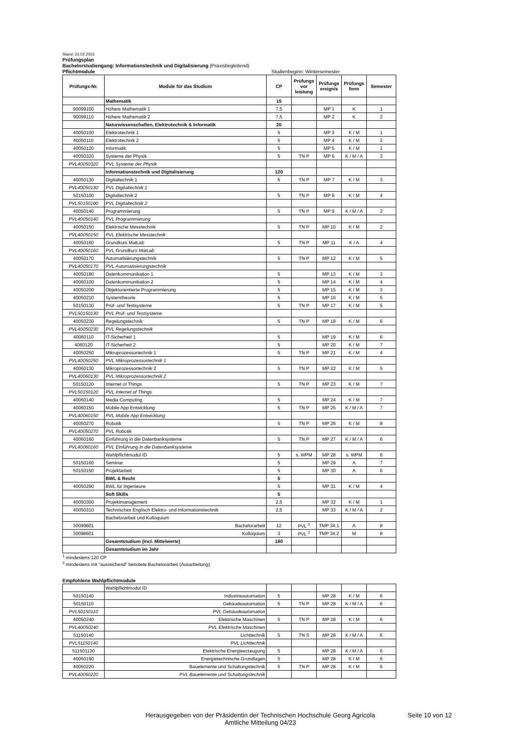Stand: 23.02.2023
Prüfungsplan
Bachelorstudiengang: Informationstechnik und Digitalisierung (Praxisbegleitend)
Pflichtmodule Studienbeginn: Wintersemester
| Prüfungs-Nr. | Module für das Studium | CP | Prüfungs vor leistung | Prüfungs ereignis | Prüfungs form | Semester |
| --- | --- | --- | --- | --- | --- | --- |
| | Mathematik | 15 | | | | |
| 90099100 | Höhere Mathematik 1 | 7,5 | | MP 1 | K | 1 |
| 90099110 | Höhere Mathematik 2 | 7,5 | | MP 2 | K | 2 |
| | Naturwissenschaften, Elektrotechnik & Informatik | 20 | | | | |
| 40050100 | Elektrotechnik 1 | 5 | | MP 3 | K / M | 1 |
| 40050110 | Elektrotechnik 2 | 5 | | MP 4 | K / M | 2 |
| 40050120 | Informatik | 5 | | MP 5 | K / M | 1 |
| 40050320 | Systeme der Physik | 5 | TN P | MP 6 | K / M / A | 3 |
| PVL40050320 | PVL Systeme der Physik | | | | | |
| | Informationstechnik und Digitalisierung | 120 | | | | |
| 40050130 | Digitaltechnik 1 | 5 | TN P | MP 7 | K / M | 3 |
| PVL40050130 | PVL Digitaltechnik 1 | | | | | |
| 50150100 | Digitaltechnik 2 | 5 | TN P | MP 8 | K / M | 4 |
| PVL50150100 | PVL Digitaltechnik 2 | | | | | |
| 40050140 | Programmierung | 5 | TN P | MP 9 | K / M / A | 2 |
| PVL40050140 | PVL Programmierung | | | | | |
| 40050150 | Elektrische Messtechnik | 5 | TN P | MP 10 | K / M | 2 |
| PVL40050150 | PVL Elektrische Messtechnik | | | | | |
| 40050160 | Grundkurs MatLab | 5 | TN P | MP 11 | K / A | 4 |
| PVL40050160 | PVL Grundkurs MatLab | | | | | |
| 40050170 | Automatisierungstechnik | 5 | TN P | MP 12 | K / M | 5 |
| PVL40050170 | PVL Automatisierungstechnik | | | | | |
| 40050180 | Datenkommunikation 1 | 5 | | MP 13 | K / M | 3 |
| 40060100 | Datenkommunikation 2 | 5 | | MP 14 | K / M | 4 |
| 40050200 | Objektorientierte Programmierung | 5 | | MP 15 | K / M | 3 |
| 40050210 | Systemtheorie | 5 | | MP 16 | K / M | 5 |
| 50150130 | Prüf- und Testsysteme | 5 | TN P | MP 17 | K / M | 5 |
| PVL50150130 | PVL Prüf- und Testsysteme | | | | | |
| 40050230 | Regelungstechnik | 5 | TN P | MP 18 | K / M | 6 |
| PVL40050230 | PVL Regelungstechnik | | | | | |
| 40060110 | IT-Sicherheit 1 | 5 | | MP 19 | K / M | 6 |
| 4060120 | IT-Sicherheit 2 | 5 | | MP 20 | K / M | 7 |
| 40050250 | Mikroprozessortechnik 1 | 5 | TN P | MP 21 | K / M | 4 |
| PVL40050250 | PVL Mikroprozessortechnik 1 | | | | | |
| 40060130 | Mikroprozessortechnik 2 | 5 | TN P | MP 22 | K / M | 5 |
| PVL40060130 | PVL Mikroprozessortechnik 2 | | | | | |
| 50150120 | Internet of Things | 5 | TN P | MP 23 | K / M | 7 |
| PVL50150120 | PVL Internet of Things | | | | | |
| 40060140 | Media Computing | 5 | | MP 24 | K / M | 7 |
| 40060150 | Mobile App Entwicklung | 5 | TN P | MP 25 | K / M / A | 7 |
| PVL40060150 | PVL Mobile App Entwicklung | | | | | |
| 40050270 | Robotik | 5 | TN P | MP 26 | K / M | 8 |
| PVL40050270 | PVL Robotik | | | | | |
| 40060160 | Einführung in die Datenbanksysteme | 5 | TN P | MP 27 | K / M / A | 6 |
| PVL40060160 | PVL Einführung in die Datenbanksysteme | | | | | |
| | Wahlpflichtmodul ID | 5 | s. WPM | MP 28 | s. WPM | 6 |
| 50150160 | Seminar | 5 | | MP 29 | A | 7 |
| 50150150 | Projektarbeit | 5 | | MP 30 | A | 6 |
| | BWL & Recht | 5 | | | | |
| 40050290 | BWL für Ingenieure | 5 | | MP 31 | K / M | 4 |
| | Soft Skills | 5 | | | | |
| 40050300 | Projektmanagement | 2,5 | | MP 32 | K / M | 1 |
| 40050310 | Technisches Englisch Elektro- und Informationstechnik | 2,5 | | MP 33 | K / M / A | 2 |
| | Bachelorarbeit und Kolloquium | | | | | |
| 30099601 | Bachelorarbeit | 12 | PVL <sup>1</sup> | TMP 34.1 | A | 8 |
| 30098601 | Kolloquium | 3 | PVL <sup>2</sup> | TMP 34.2 | M | 8 |
| | Gesamtstudium (incl. Mittelwerte) | 180 | | | | |
| | Gesamtstudium im Jahr | | | | | |
<sup>1</sup> mindestens 120 CP
<sup>2</sup> mindestens mit "ausreichend" benotete Bachelorarbeit (Ausarbeitung)
Empfohlene Wahlpflichtmodule
| | Wahlpflichtmodul ID | | | | | |
| 50150140 | Industrieautomation | 5 | | MP 28 | K / M | 6 |
| 50150110 | Gebäudeautomation | 5 | TN P | MP 28 | K / M / A | 6 |
| PVL50150110 | PVL Gebäudeautomation | | | | | |
| 40050240 | Elektrische Maschinen | 5 | TN P | MP 28 | K / M | 6 |
| PVL40050240 | PVL Elektrische Maschinen | | | | | |
| 51150140 | Lichttechnik | 5 | TN S | MP 28 | K / M / A | 6 |
| PVL51150140 | PVL Lichttechnik | | | | | |
| 511501130 | Elektrische Energieerzeugung | 5 | | MP 28 | K / M / A | 6 |
| 40050190 | Energietechnische Grundlagen | 5 | | MP 28 | K / M | 6 |
| 40050220 | Bauelemente und Schaltungstechnik | 5 | TN P | MP 28 | K / M | 6 |
| PVL40050220 | PVL Bauelemente und Schaltungstechnik | | | | | |
Herausgegeben von der Präsidentin der Technischen Hochschule Georg Agricola
Amtliche Mitteilung 04/23
Seite 10 von 12